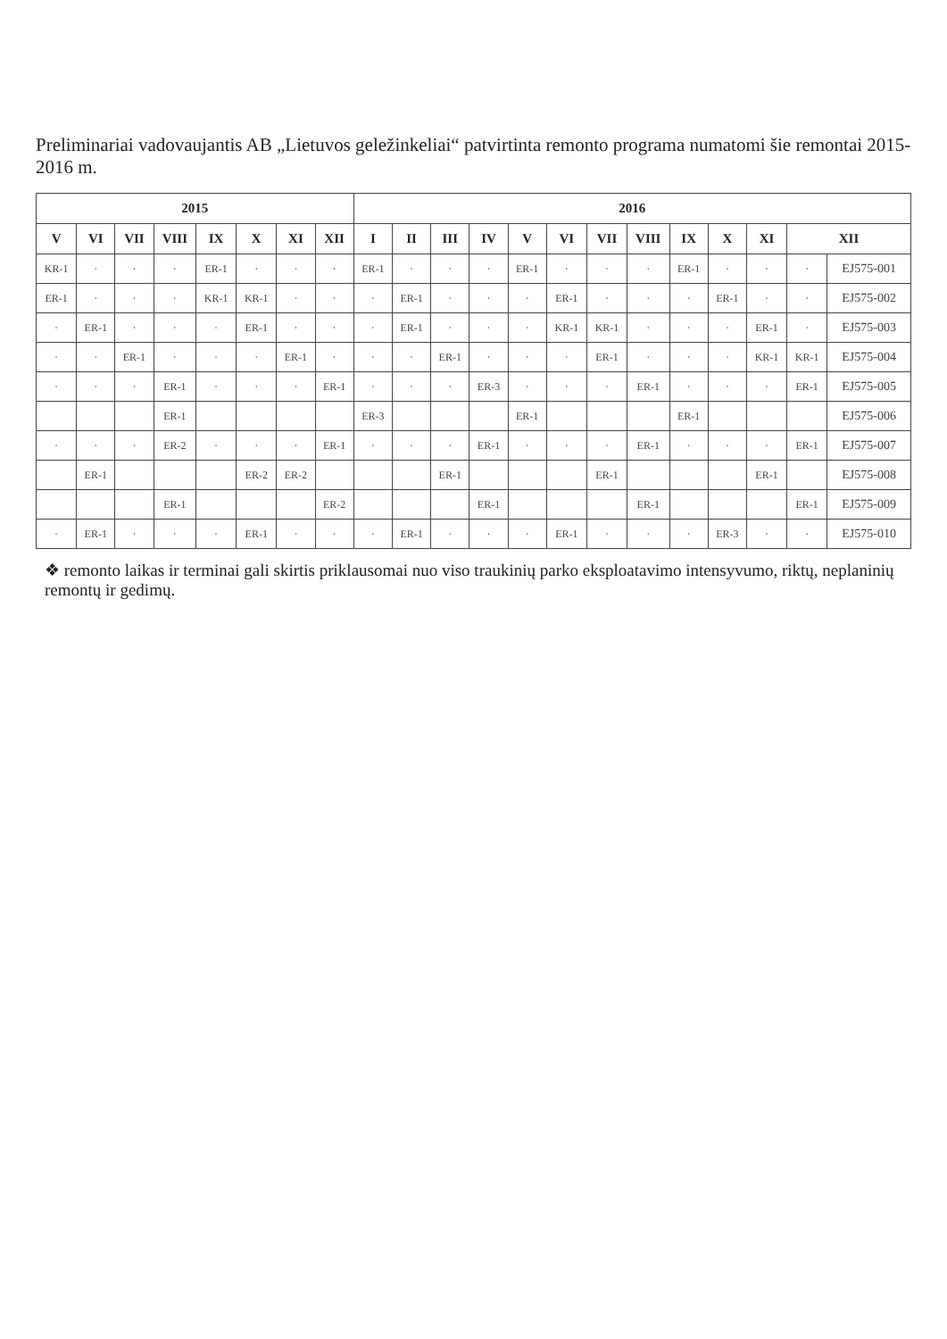Preliminariai vadovaujantis AB „Lietuvos geležinkeliai“ patvirtinta remonto programa numatomi šie remontai 2015-2016 m.
| 2015 | | | | | | | | 2016 | | | | | | | | | | | | |
| --- | --- | --- | --- | --- | --- | --- | --- | --- | --- | --- | --- | --- | --- | --- | --- | --- | --- | --- | --- | --- |
| V | VI | VII | VIII | IX | X | XI | XII | I | II | III | IV | V | VI | VII | VIII | IX | X | XI | XII | |
| KR-1 | · | · | · | ER-1 | · | · | · | ER-1 | · | · | · | ER-1 | · | · | · | ER-1 | · | · | · | EJ575-001 |
| ER-1 | · | · | · | KR-1 | KR-1 | · | · | · | ER-1 | · | · | · | ER-1 | · | · | · | ER-1 | · | · | EJ575-002 |
| · | ER-1 | · | · | · | ER-1 | · | · | · | ER-1 | · | · | · | KR-1 | KR-1 | · | · | · | ER-1 | · | EJ575-003 |
| · | · | ER-1 | · | · | · | ER-1 | · | · | · | ER-1 | · | · | · | ER-1 | · | · | · | KR-1 | KR-1 | EJ575-004 |
| · | · | · | ER-1 | · | · | · | ER-1 | · | · | · | ER-3 | · | · | · | ER-1 | · | · | · | ER-1 | EJ575-005 |
| | | | ER-1 | | | | | ER-3 | | | | ER-1 | | | | ER-1 | | | | EJ575-006 |
| · | · | · | ER-2 | · | · | · | ER-1 | · | · | · | ER-1 | · | · | · | ER-1 | · | · | · | ER-1 | EJ575-007 |
| | ER-1 | | | | ER-2 | ER-2 | | | | ER-1 | | | | ER-1 | | | | ER-1 | | EJ575-008 |
| | | | ER-1 | | | | ER-2 | | | | ER-1 | | | | ER-1 | | | | ER-1 | EJ575-009 |
| · | ER-1 | · | · | · | ER-1 | · | · | · | ER-1 | · | · | · | ER-1 | · | · | · | ER-3 | · | · | EJ575-010 |
❖ remonto laikas ir terminai gali skirtis priklausomai nuo viso traukinių parko eksploatavimo intensyvumo, riktų, neplaninių remontų ir gedimų.